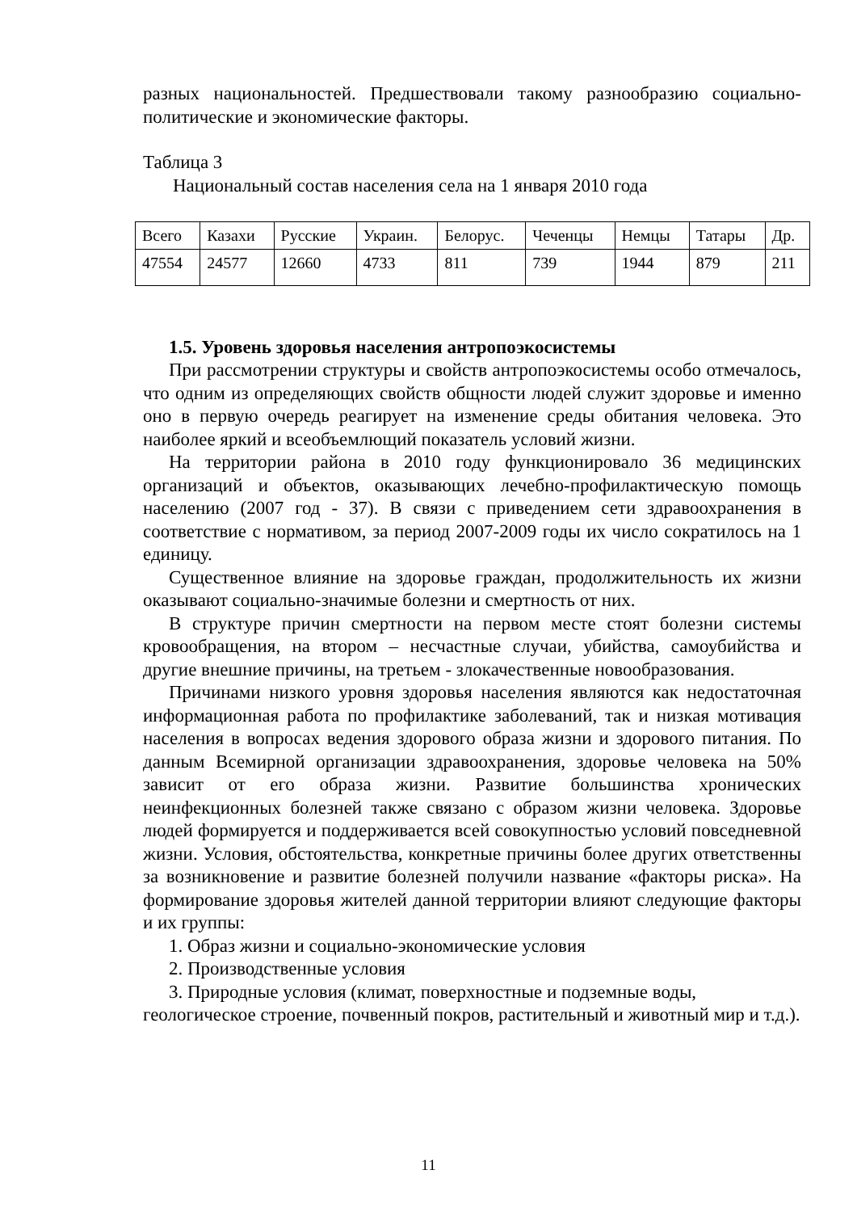разных национальностей. Предшествовали такому разнообразию социально-политические и экономические факторы.
Таблица 3
Национальный состав населения села на 1 января 2010 года
| Всего | Казахи | Русские | Украин. | Белорус. | Чеченцы | Немцы | Татары | Др. |
| 47554 | 24577 | 12660 | 4733 | 811 | 739 | 1944 | 879 | 211 |
1.5. Уровень здоровья населения антропоэкосистемы
При рассмотрении структуры и свойств антропоэкосистемы особо отмечалось, что одним из определяющих свойств общности людей служит здоровье и именно оно в первую очередь реагирует на изменение среды обитания человека. Это наиболее яркий и всеобъемлющий показатель условий жизни.
На территории района в 2010 году функционировало 36 медицинских организаций и объектов, оказывающих лечебно-профилактическую помощь населению (2007 год - 37). В связи с приведением сети здравоохранения в соответствие с нормативом, за период 2007-2009 годы их число сократилось на 1 единицу.
Существенное влияние на здоровье граждан, продолжительность их жизни оказывают социально-значимые болезни и смертность от них.
В структуре причин смертности на первом месте стоят болезни системы кровообращения, на втором – несчастные случаи, убийства, самоубийства и другие внешние причины, на третьем - злокачественные новообразования.
Причинами низкого уровня здоровья населения являются как недостаточная информационная работа по профилактике заболеваний, так и низкая мотивация населения в вопросах ведения здорового образа жизни и здорового питания. По данным Всемирной организации здравоохранения, здоровье человека на 50% зависит от его образа жизни. Развитие большинства хронических неинфекционных болезней также связано с образом жизни человека. Здоровье людей формируется и поддерживается всей совокупностью условий повседневной жизни. Условия, обстоятельства, конкретные причины более других ответственны за возникновение и развитие болезней получили название «факторы риска». На формирование здоровья жителей данной территории влияют следующие факторы и их группы:
1. Образ жизни и социально-экономические условия
2. Производственные условия
3. Природные условия (климат, поверхностные и подземные воды, геологическое строение, почвенный покров, растительный и животный мир и т.д.).
11